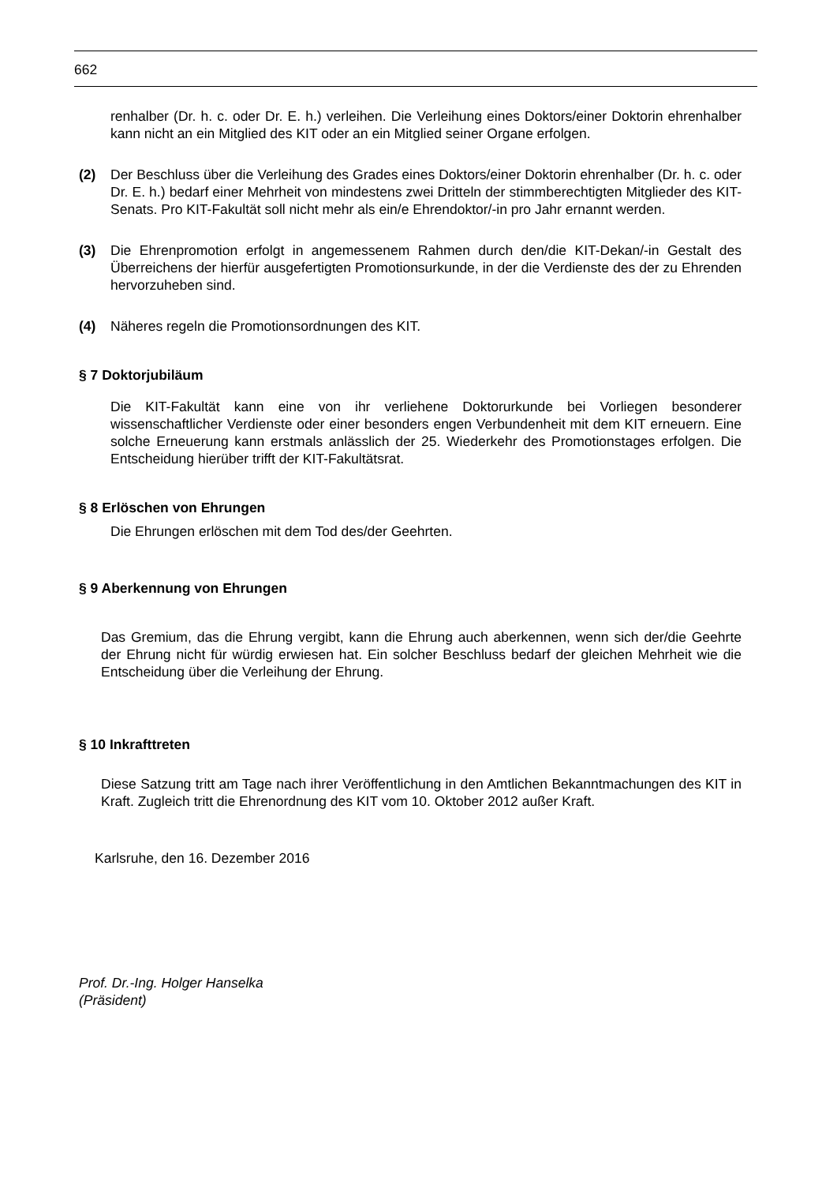662
renhalber (Dr. h. c. oder Dr. E. h.) verleihen. Die Verleihung eines Doktors/einer Doktorin ehrenhalber kann nicht an ein Mitglied des KIT oder an ein Mitglied seiner Organe erfolgen.
(2) Der Beschluss über die Verleihung des Grades eines Doktors/einer Doktorin ehrenhalber (Dr. h. c. oder Dr. E. h.) bedarf einer Mehrheit von mindestens zwei Dritteln der stimmberechtigten Mitglieder des KIT-Senats. Pro KIT-Fakultät soll nicht mehr als ein/e Ehrendoktor/-in pro Jahr ernannt werden.
(3) Die Ehrenpromotion erfolgt in angemessenem Rahmen durch den/die KIT-Dekan/-in Gestalt des Überreichens der hierfür ausgefertigten Promotionsurkunde, in der die Verdienste des der zu Ehrenden hervorzuheben sind.
(4) Näheres regeln die Promotionsordnungen des KIT.
§ 7 Doktorjubiläum
Die KIT-Fakultät kann eine von ihr verliehene Doktorurkunde bei Vorliegen besonderer wissenschaftlicher Verdienste oder einer besonders engen Verbundenheit mit dem KIT erneuern. Eine solche Erneuerung kann erstmals anlässlich der 25. Wiederkehr des Promotionstages erfolgen. Die Entscheidung hierüber trifft der KIT-Fakultätsrat.
§ 8 Erlöschen von Ehrungen
Die Ehrungen erlöschen mit dem Tod des/der Geehrten.
§ 9 Aberkennung von Ehrungen
Das Gremium, das die Ehrung vergibt, kann die Ehrung auch aberkennen, wenn sich der/die Geehrte der Ehrung nicht für würdig erwiesen hat. Ein solcher Beschluss bedarf der gleichen Mehrheit wie die Entscheidung über die Verleihung der Ehrung.
§ 10 Inkrafttreten
Diese Satzung tritt am Tage nach ihrer Veröffentlichung in den Amtlichen Bekanntmachungen des KIT in Kraft. Zugleich tritt die Ehrenordnung des KIT vom 10. Oktober 2012 außer Kraft.
Karlsruhe, den 16. Dezember 2016
Prof. Dr.-Ing. Holger Hanselka
(Präsident)